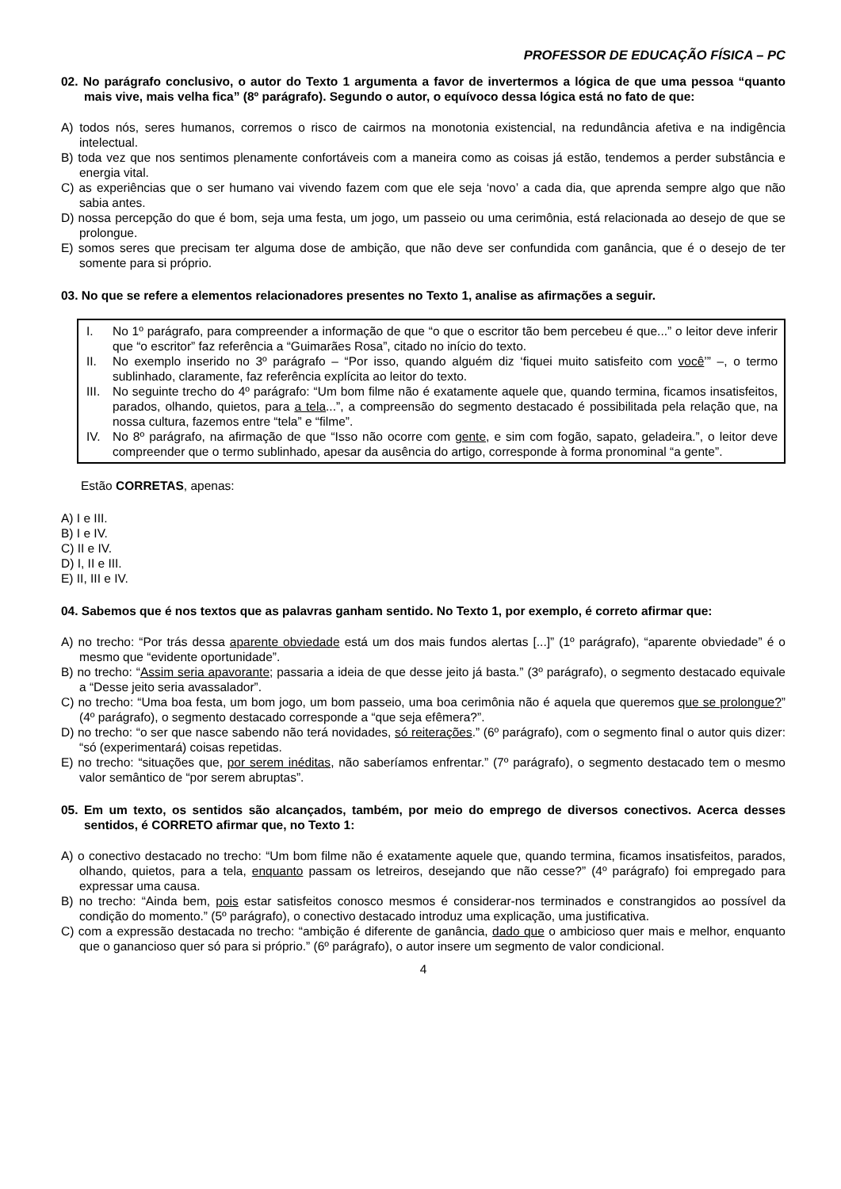PROFESSOR DE EDUCAÇÃO FÍSICA – PC
02. No parágrafo conclusivo, o autor do Texto 1 argumenta a favor de invertermos a lógica de que uma pessoa “quanto mais vive, mais velha fica” (8º parágrafo). Segundo o autor, o equívoco dessa lógica está no fato de que:
A) todos nós, seres humanos, corremos o risco de cairmos na monotonia existencial, na redundância afetiva e na indigência intelectual.
B) toda vez que nos sentimos plenamente confortáveis com a maneira como as coisas já estão, tendemos a perder substância e energia vital.
C) as experiências que o ser humano vai vivendo fazem com que ele seja ‘novo’ a cada dia, que aprenda sempre algo que não sabia antes.
D) nossa percepção do que é bom, seja uma festa, um jogo, um passeio ou uma cerimônia, está relacionada ao desejo de que se prolongue.
E) somos seres que precisam ter alguma dose de ambição, que não deve ser confundida com ganância, que é o desejo de ter somente para si próprio.
03. No que se refere a elementos relacionadores presentes no Texto 1, analise as afirmações a seguir.
I. No 1º parágrafo, para compreender a informação de que “o que o escritor tão bem percebeu é que...” o leitor deve inferir que “o escritor” faz referência a “Guimarães Rosa”, citado no início do texto.
II. No exemplo inserido no 3º parágrafo – “Por isso, quando alguém diz ‘fiquei muito satisfeito com você’” –, o termo sublinhado, claramente, faz referência explícita ao leitor do texto.
III. No seguinte trecho do 4º parágrafo: “Um bom filme não é exatamente aquele que, quando termina, ficamos insatisfeitos, parados, olhando, quietos, para a tela...”, a compreensão do segmento destacado é possibilitada pela relação que, na nossa cultura, fazemos entre “tela” e “filme”.
IV. No 8º parágrafo, na afirmação de que “Isso não ocorre com gente, e sim com fogão, sapato, geladeira.”, o leitor deve compreender que o termo sublinhado, apesar da ausência do artigo, corresponde à forma pronominal “a gente”.
Estão CORRETAS, apenas:
A) I e III.
B) I e IV.
C) II e IV.
D) I, II e III.
E) II, III e IV.
04. Sabemos que é nos textos que as palavras ganham sentido. No Texto 1, por exemplo, é correto afirmar que:
A) no trecho: “Por trás dessa aparente obviedade está um dos mais fundos alertas [...]” (1º parágrafo), “aparente obviedade” é o mesmo que “evidente oportunidade”.
B) no trecho: “Assim seria apavorante; passaria a ideia de que desse jeito já basta.” (3º parágrafo), o segmento destacado equivale a “Desse jeito seria avassalador”.
C) no trecho: “Uma boa festa, um bom jogo, um bom passeio, uma boa cerimônia não é aquela que queremos que se prolongue?” (4º parágrafo), o segmento destacado corresponde a “que seja efêmera?”.
D) no trecho: “o ser que nasce sabendo não terá novidades, só reiterações.” (6º parágrafo), com o segmento final o autor quis dizer: “só (experimentará) coisas repetidas.
E) no trecho: “situações que, por serem inéditas, não saberíamos enfrentar.” (7º parágrafo), o segmento destacado tem o mesmo valor semântico de “por serem abruptas”.
05. Em um texto, os sentidos são alcançados, também, por meio do emprego de diversos conectivos. Acerca desses sentidos, é CORRETO afirmar que, no Texto 1:
A) o conectivo destacado no trecho: “Um bom filme não é exatamente aquele que, quando termina, ficamos insatisfeitos, parados, olhando, quietos, para a tela, enquanto passam os letreiros, desejando que não cesse?” (4º parágrafo) foi empregado para expressar uma causa.
B) no trecho: “Ainda bem, pois estar satisfeitos conosco mesmos é considerar-nos terminados e constrangidos ao possível da condição do momento.” (5º parágrafo), o conectivo destacado introduz uma explicação, uma justificativa.
C) com a expressão destacada no trecho: “ambição é diferente de ganância, dado que o ambicioso quer mais e melhor, enquanto que o ganancioso quer só para si próprio.” (6º parágrafo), o autor insere um segmento de valor condicional.
4